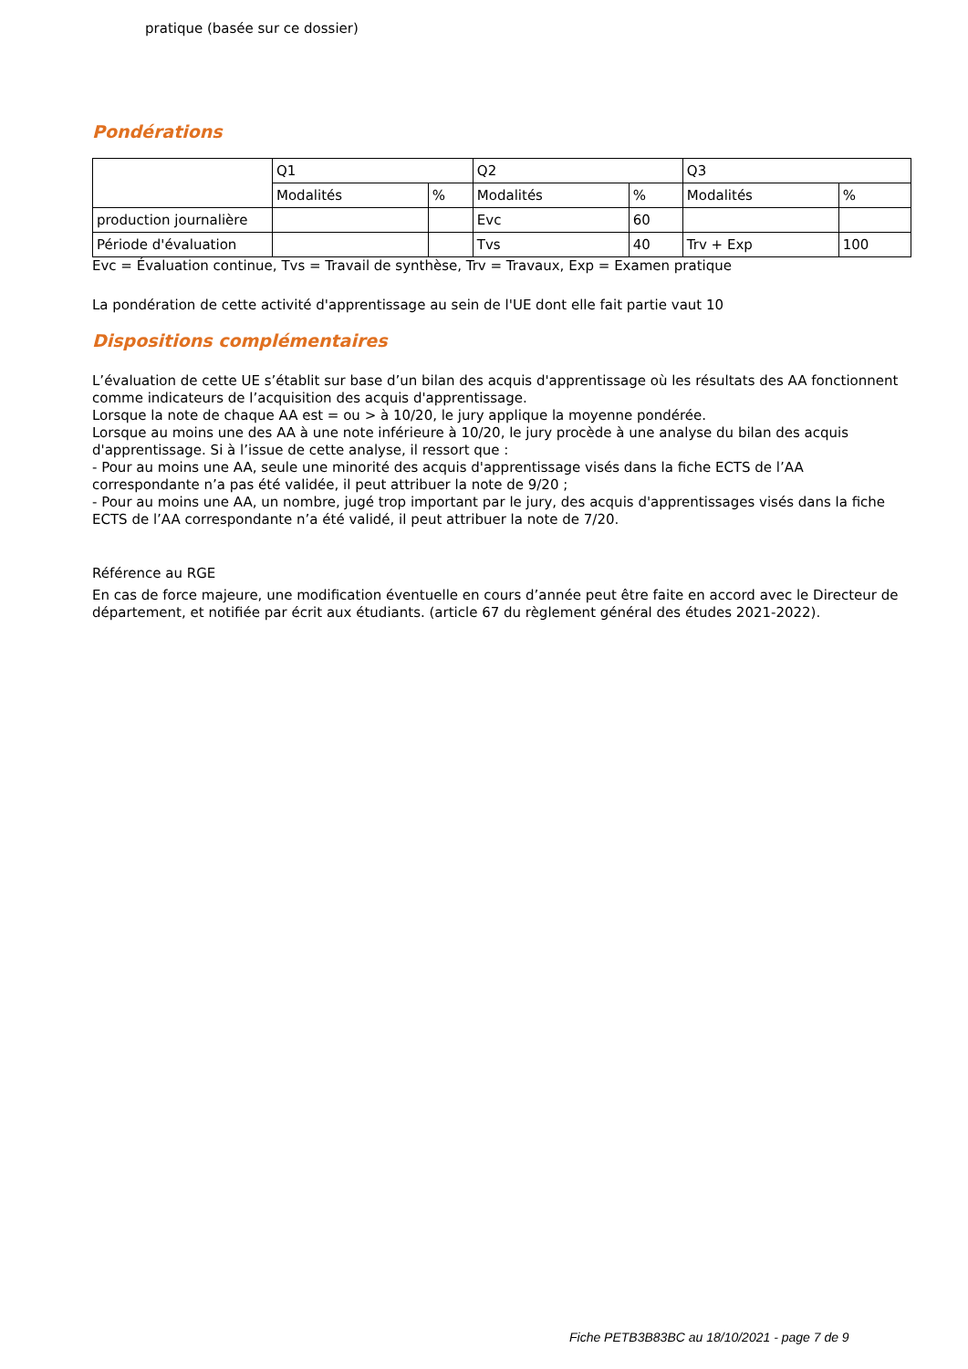pratique (basée sur ce dossier)
Pondérations
| | Q1 | | Q2 | | Q3 | |
| | Modalités | % | Modalités | % | Modalités | % |
| production journalière | | | Evc | 60 | | |
| Période d'évaluation | | | Tvs | 40 | Trv + Exp | 100 |
Evc = Évaluation continue, Tvs = Travail de synthèse, Trv = Travaux, Exp = Examen pratique
La pondération de cette activité d'apprentissage au sein de l'UE dont elle fait partie vaut 10
Dispositions complémentaires
L’évaluation de cette UE s’établit sur base d’un bilan des acquis d'apprentissage où les résultats des AA fonctionnent comme indicateurs de l’acquisition des acquis d'apprentissage.
Lorsque la note de chaque AA est = ou > à 10/20, le jury applique la moyenne pondérée.
Lorsque au moins une des AA à une note inférieure à 10/20, le jury procède à une analyse du bilan des acquis d'apprentissage. Si à l’issue de cette analyse, il ressort que :
- Pour au moins une AA, seule une minorité des acquis d'apprentissage visés dans la fiche ECTS de l’AA correspondante n’a pas été validée, il peut attribuer la note de 9/20 ;
- Pour au moins une AA, un nombre, jugé trop important par le jury, des acquis d'apprentissages visés dans la fiche ECTS de l’AA correspondante n’a été validé, il peut attribuer la note de 7/20.
Référence au RGE
En cas de force majeure, une modification éventuelle en cours d’année peut être faite en accord avec le Directeur de département, et notifiée par écrit aux étudiants. (article 67 du règlement général des études 2021-2022).
Fiche PETB3B83BC au 18/10/2021 - page 7 de 9